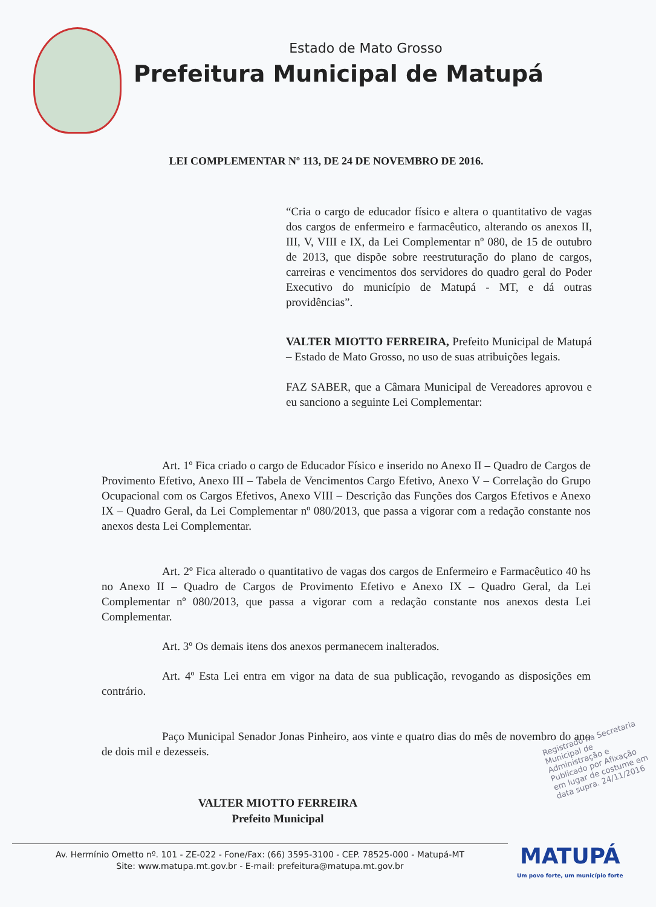Estado de Mato Grosso
Prefeitura Municipal de Matupá
LEI COMPLEMENTAR Nº 113, DE 24 DE NOVEMBRO DE 2016.
“Cria o cargo de educador físico e altera o quantitativo de vagas dos cargos de enfermeiro e farmacêutico, alterando os anexos II, III, V, VIII e IX, da Lei Complementar nº 080, de 15 de outubro de 2013, que dispõe sobre reestruturação do plano de cargos, carreiras e vencimentos dos servidores do quadro geral do Poder Executivo do município de Matupá - MT, e dá outras providências”.
VALTER MIOTTO FERREIRA, Prefeito Municipal de Matupá – Estado de Mato Grosso, no uso de suas atribuições legais.
FAZ SABER, que a Câmara Municipal de Vereadores aprovou e eu sanciono a seguinte Lei Complementar:
Art. 1º Fica criado o cargo de Educador Físico e inserido no Anexo II – Quadro de Cargos de Provimento Efetivo, Anexo III – Tabela de Vencimentos Cargo Efetivo, Anexo V – Correlação do Grupo Ocupacional com os Cargos Efetivos, Anexo VIII – Descrição das Funções dos Cargos Efetivos e Anexo IX – Quadro Geral, da Lei Complementar nº 080/2013, que passa a vigorar com a redação constante nos anexos desta Lei Complementar.
Art. 2º Fica alterado o quantitativo de vagas dos cargos de Enfermeiro e Farmacêutico 40 hs no Anexo II – Quadro de Cargos de Provimento Efetivo e Anexo IX – Quadro Geral, da Lei Complementar nº 080/2013, que passa a vigorar com a redação constante nos anexos desta Lei Complementar.
Art. 3º Os demais itens dos anexos permanecem inalterados.
Art. 4º Esta Lei entra em vigor na data de sua publicação, revogando as disposições em contrário.
Paço Municipal Senador Jonas Pinheiro, aos vinte e quatro dias do mês de novembro do ano de dois mil e dezesseis.
VALTER MIOTTO FERREIRA
Prefeito Municipal
Registrado na Secretaria Municipal de Administração e Publicado por Afixação em lugar de costume em data supra. 24/11/2016
Av. Hermínio Ometto nº. 101 - ZE-022 - Fone/Fax: (66) 3595-3100 - CEP. 78525-000 - Matupá-MT
Site: www.matupa.mt.gov.br - E-mail: prefeitura@matupa.mt.gov.br
MATUPÁ
Um povo forte, um município forte